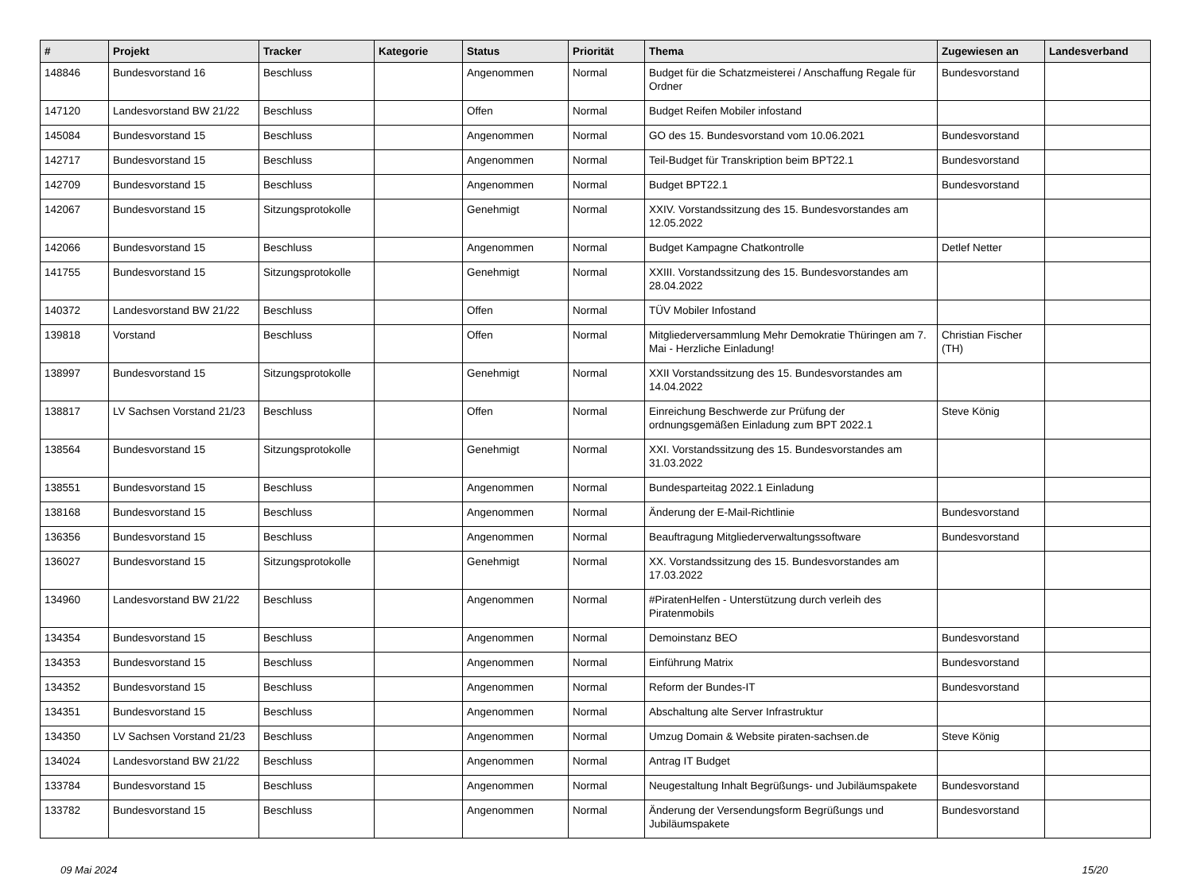| # | Projekt | Tracker | Kategorie | Status | Priorität | Thema | Zugewiesen an | Landesverband |
| --- | --- | --- | --- | --- | --- | --- | --- | --- |
| 148846 | Bundesvorstand 16 | Beschluss | | Angenommen | Normal | Budget für die Schatzmeisterei / Anschaffung Regale für Ordner | Bundesvorstand | |
| 147120 | Landesvorstand BW 21/22 | Beschluss | | Offen | Normal | Budget Reifen Mobiler infostand | | |
| 145084 | Bundesvorstand 15 | Beschluss | | Angenommen | Normal | GO des 15. Bundesvorstand vom 10.06.2021 | Bundesvorstand | |
| 142717 | Bundesvorstand 15 | Beschluss | | Angenommen | Normal | Teil-Budget für Transkription beim BPT22.1 | Bundesvorstand | |
| 142709 | Bundesvorstand 15 | Beschluss | | Angenommen | Normal | Budget BPT22.1 | Bundesvorstand | |
| 142067 | Bundesvorstand 15 | Sitzungsprotokolle | | Genehmigt | Normal | XXIV. Vorstandssitzung des 15. Bundesvorstandes am 12.05.2022 | | |
| 142066 | Bundesvorstand 15 | Beschluss | | Angenommen | Normal | Budget Kampagne Chatkontrolle | Detlef Netter | |
| 141755 | Bundesvorstand 15 | Sitzungsprotokolle | | Genehmigt | Normal | XXIII. Vorstandssitzung des 15. Bundesvorstandes am 28.04.2022 | | |
| 140372 | Landesvorstand BW 21/22 | Beschluss | | Offen | Normal | TÜV Mobiler Infostand | | |
| 139818 | Vorstand | Beschluss | | Offen | Normal | Mitgliederversammlung Mehr Demokratie Thüringen am 7. Mai - Herzliche Einladung! | Christian Fischer (TH) | |
| 138997 | Bundesvorstand 15 | Sitzungsprotokolle | | Genehmigt | Normal | XXII Vorstandssitzung des 15. Bundesvorstandes am 14.04.2022 | | |
| 138817 | LV Sachsen Vorstand 21/23 | Beschluss | | Offen | Normal | Einreichung Beschwerde zur Prüfung der ordnungsgemäßen Einladung zum BPT 2022.1 | Steve König | |
| 138564 | Bundesvorstand 15 | Sitzungsprotokolle | | Genehmigt | Normal | XXI. Vorstandssitzung des 15. Bundesvorstandes am 31.03.2022 | | |
| 138551 | Bundesvorstand 15 | Beschluss | | Angenommen | Normal | Bundesparteitag 2022.1 Einladung | | |
| 138168 | Bundesvorstand 15 | Beschluss | | Angenommen | Normal | Änderung der E-Mail-Richtlinie | Bundesvorstand | |
| 136356 | Bundesvorstand 15 | Beschluss | | Angenommen | Normal | Beauftragung Mitgliederverwaltungssoftware | Bundesvorstand | |
| 136027 | Bundesvorstand 15 | Sitzungsprotokolle | | Genehmigt | Normal | XX. Vorstandssitzung des 15. Bundesvorstandes am 17.03.2022 | | |
| 134960 | Landesvorstand BW 21/22 | Beschluss | | Angenommen | Normal | #PiratenHelfen - Unterstützung durch verleih des Piratenmobils | | |
| 134354 | Bundesvorstand 15 | Beschluss | | Angenommen | Normal | Demoinstanz BEO | Bundesvorstand | |
| 134353 | Bundesvorstand 15 | Beschluss | | Angenommen | Normal | Einführung Matrix | Bundesvorstand | |
| 134352 | Bundesvorstand 15 | Beschluss | | Angenommen | Normal | Reform der Bundes-IT | Bundesvorstand | |
| 134351 | Bundesvorstand 15 | Beschluss | | Angenommen | Normal | Abschaltung alte Server Infrastruktur | | |
| 134350 | LV Sachsen Vorstand 21/23 | Beschluss | | Angenommen | Normal | Umzug Domain & Website piraten-sachsen.de | Steve König | |
| 134024 | Landesvorstand BW 21/22 | Beschluss | | Angenommen | Normal | Antrag IT Budget | | |
| 133784 | Bundesvorstand 15 | Beschluss | | Angenommen | Normal | Neugestaltung Inhalt Begrüßungs- und Jubiläumspakete | Bundesvorstand | |
| 133782 | Bundesvorstand 15 | Beschluss | | Angenommen | Normal | Änderung der Versendungsform Begrüßungs und Jubiläumspakete | Bundesvorstand | |
09 Mai 2024 15/20